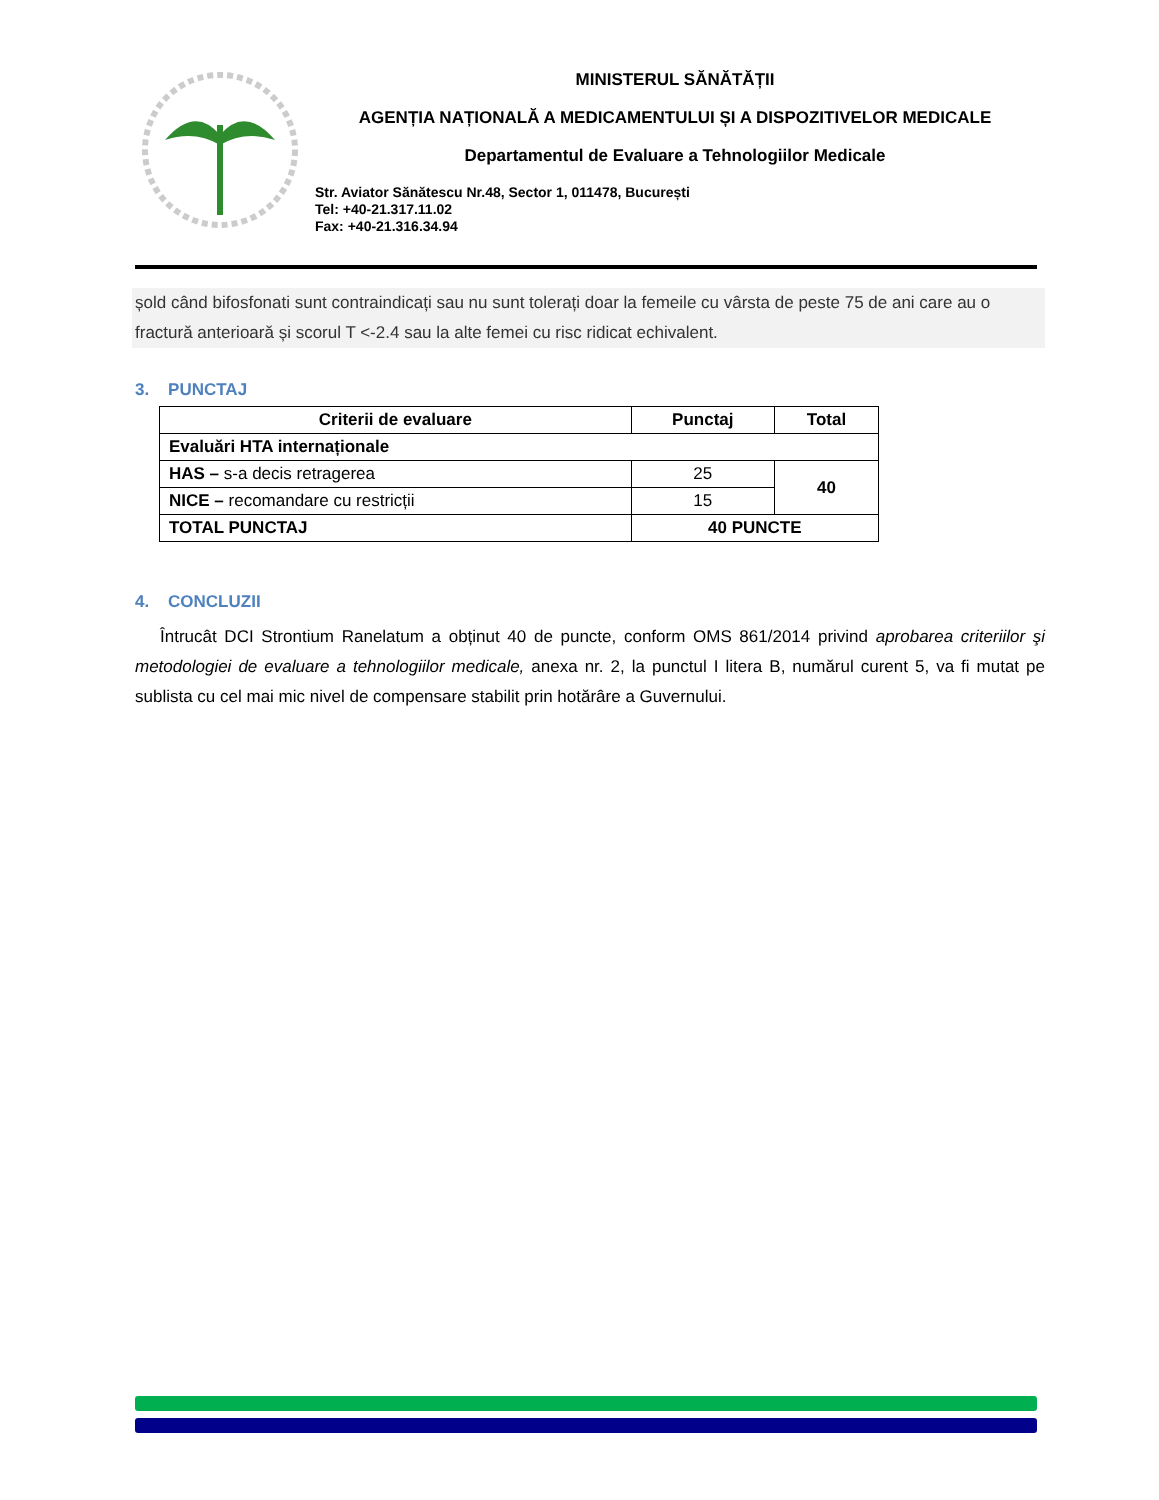MINISTERUL SĂNĂTĂȚII
AGENȚIA NAȚIONALĂ A MEDICAMENTULUI ȘI A DISPOZITIVELOR MEDICALE
Departamentul de Evaluare a Tehnologiilor Medicale
Str. Aviator Sănătescu Nr.48, Sector 1, 011478, București
Tel: +40-21.317.11.02
Fax: +40-21.316.34.94
șold când bifosfonati sunt contraindicați sau nu sunt tolerați doar la femeile cu vârsta de peste 75 de ani care au o fractură anterioară și scorul T <-2.4 sau la alte femei cu risc ridicat echivalent.
3. PUNCTAJ
| Criterii de evaluare | Punctaj | Total |
| --- | --- | --- |
| Evaluări HTA internaționale | | |
| HAS – s-a decis retragerea | 25 | 40 |
| NICE – recomandare cu restricții | 15 | |
| TOTAL PUNCTAJ | 40 PUNCTE | |
4. CONCLUZII
Întrucât DCI Strontium Ranelatum a obținut 40 de puncte, conform OMS 861/2014 privind aprobarea criteriilor şi metodologiei de evaluare a tehnologiilor medicale, anexa nr. 2, la punctul I litera B, numărul curent 5, va fi mutat pe sublista cu cel mai mic nivel de compensare stabilit prin hotărâre a Guvernului.